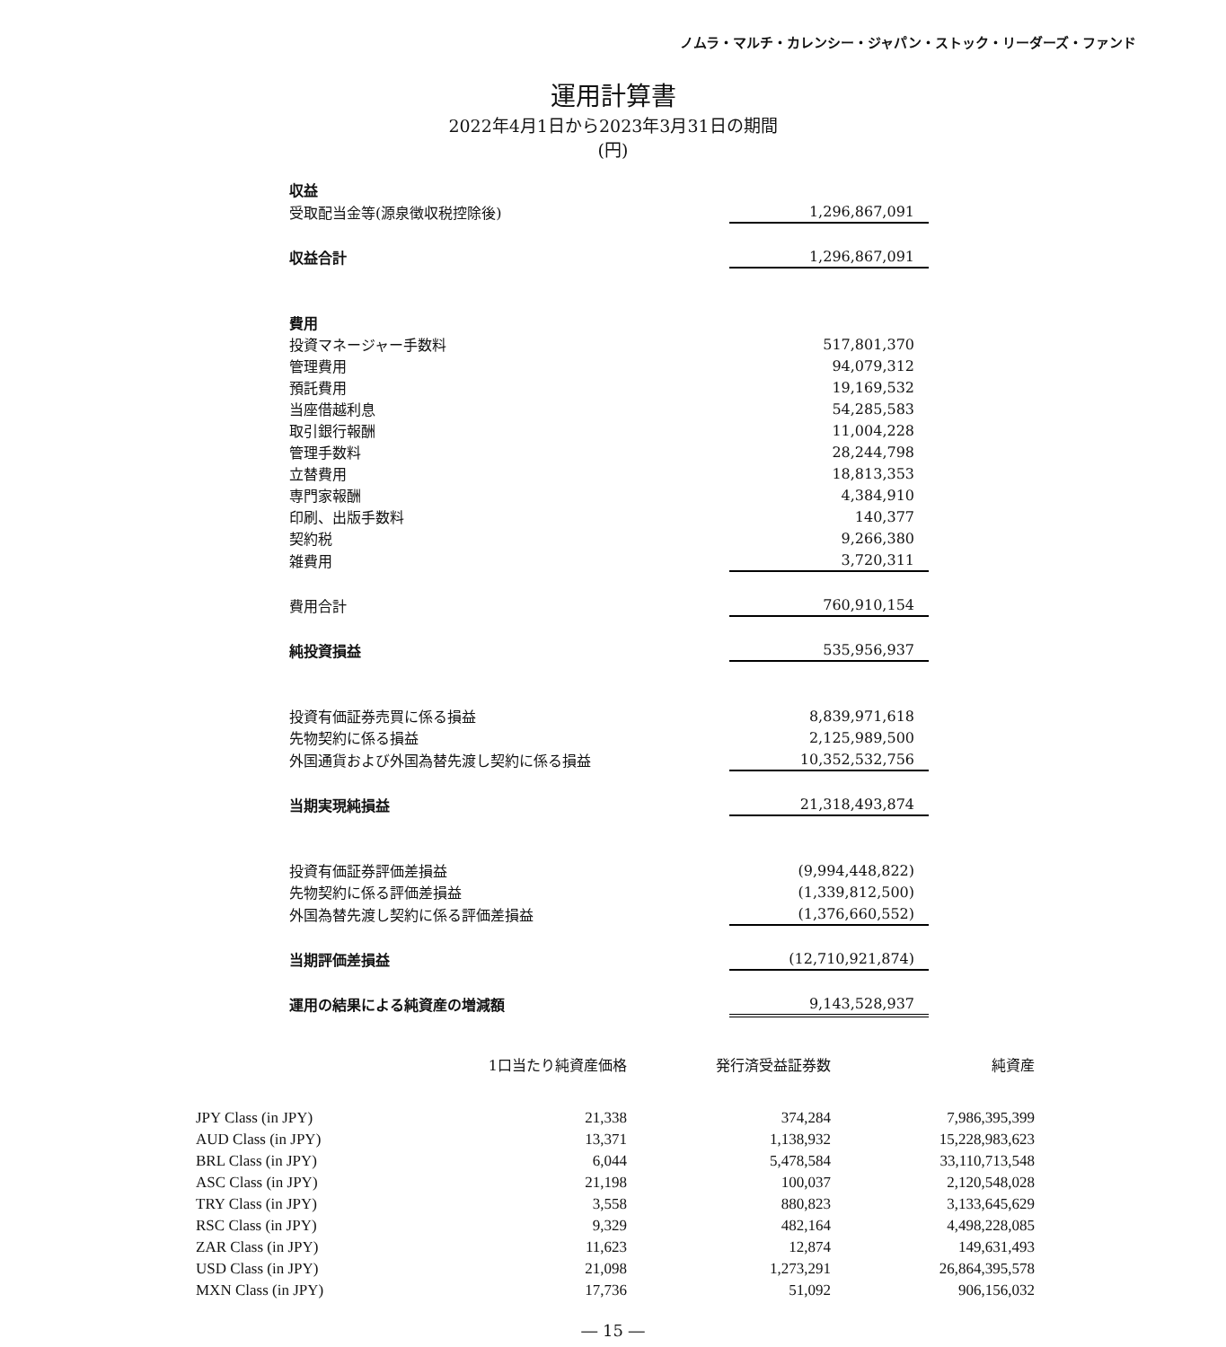ノムラ・マルチ・カレンシー・ジャパン・ストック・リーダーズ・ファンド
運用計算書
2022年4月1日から2023年3月31日の期間
(円)
| 収益 | |
| 受取配当金等(源泉徴収税控除後) | 1,296,867,091 |
| 収益合計 | 1,296,867,091 |
| 費用 | |
| 投資マネージャー手数料 | 517,801,370 |
| 管理費用 | 94,079,312 |
| 預託費用 | 19,169,532 |
| 当座借越利息 | 54,285,583 |
| 取引銀行報酬 | 11,004,228 |
| 管理手数料 | 28,244,798 |
| 立替費用 | 18,813,353 |
| 専門家報酬 | 4,384,910 |
| 印刷、出版手数料 | 140,377 |
| 契約税 | 9,266,380 |
| 雑費用 | 3,720,311 |
| 費用合計 | 760,910,154 |
| 純投資損益 | 535,956,937 |
| 投資有価証券売買に係る損益 | 8,839,971,618 |
| 先物契約に係る損益 | 2,125,989,500 |
| 外国通貨および外国為替先渡し契約に係る損益 | 10,352,532,756 |
| 当期実現純損益 | 21,318,493,874 |
| 投資有価証券評価差損益 | (9,994,448,822) |
| 先物契約に係る評価差損益 | (1,339,812,500) |
| 外国為替先渡し契約に係る評価差損益 | (1,376,660,552) |
| 当期評価差損益 | (12,710,921,874) |
| 運用の結果による純資産の増減額 | 9,143,528,937 |
| | 1口当たり純資産価格 | 発行済受益証券数 | 純資産 |
| --- | --- | --- | --- |
| JPY Class (in JPY) | 21,338 | 374,284 | 7,986,395,399 |
| AUD Class (in JPY) | 13,371 | 1,138,932 | 15,228,983,623 |
| BRL Class (in JPY) | 6,044 | 5,478,584 | 33,110,713,548 |
| ASC Class (in JPY) | 21,198 | 100,037 | 2,120,548,028 |
| TRY Class (in JPY) | 3,558 | 880,823 | 3,133,645,629 |
| RSC Class (in JPY) | 9,329 | 482,164 | 4,498,228,085 |
| ZAR Class (in JPY) | 11,623 | 12,874 | 149,631,493 |
| USD Class (in JPY) | 21,098 | 1,273,291 | 26,864,395,578 |
| MXN Class (in JPY) | 17,736 | 51,092 | 906,156,032 |
― 15 ―